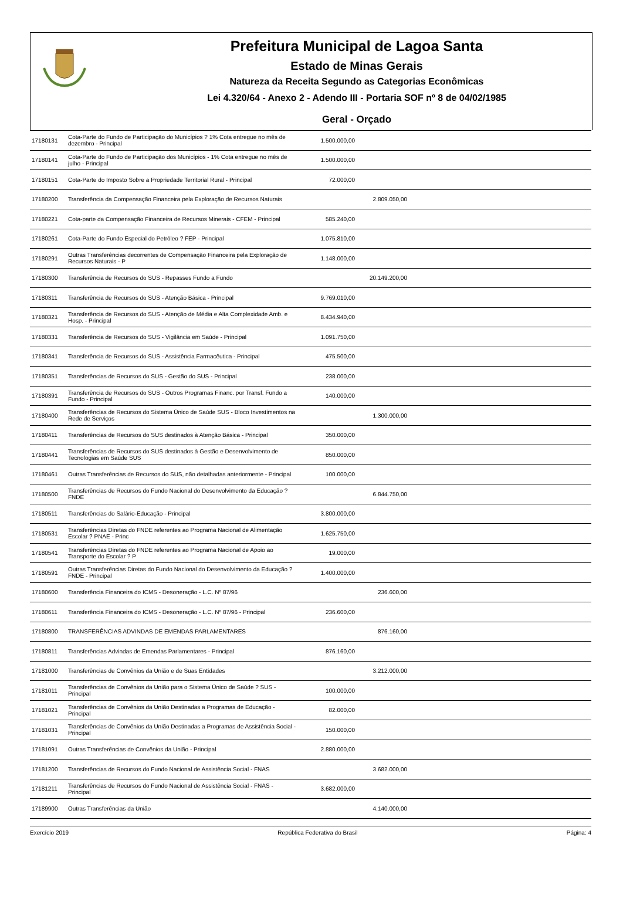Prefeitura Municipal de Lagoa Santa
Estado de Minas Gerais
Natureza da Receita Segundo as Categorias Econômicas
Lei 4.320/64 - Anexo 2 - Adendo III - Portaria SOF nº 8 de 04/02/1985
Geral - Orçado
| 17180131 | Cota-Parte do Fundo de Participação do Municípios ? 1% Cota entregue no mês de dezembro - Principal | 1.500.000,00 | | |
| 17180141 | Cota-Parte do Fundo de Participação dos Municípios - 1% Cota entregue no mês de julho - Principal | 1.500.000,00 | | |
| 17180151 | Cota-Parte do Imposto Sobre a Propriedade Territorial Rural - Principal | 72.000,00 | | |
| 17180200 | Transferência da Compensação Financeira pela Exploração de Recursos Naturais | | 2.809.050,00 | |
| 17180221 | Cota-parte da Compensação Financeira de Recursos Minerais - CFEM - Principal | 585.240,00 | | |
| 17180261 | Cota-Parte do Fundo Especial do Petróleo ? FEP - Principal | 1.075.810,00 | | |
| 17180291 | Outras Transferências decorrentes de Compensação Financeira pela Exploração de Recursos Naturais - P | 1.148.000,00 | | |
| 17180300 | Transferência de Recursos do SUS - Repasses Fundo a Fundo | | 20.149.200,00 | |
| 17180311 | Transferência de Recursos do SUS - Atenção Básica - Principal | 9.769.010,00 | | |
| 17180321 | Transferência de Recursos do SUS - Atenção de Média e Alta Complexidade Amb. e Hosp. - Principal | 8.434.940,00 | | |
| 17180331 | Transferência de Recursos do SUS - Vigilância em Saúde - Principal | 1.091.750,00 | | |
| 17180341 | Transferência de Recursos do SUS - Assistência Farmacêutica - Principal | 475.500,00 | | |
| 17180351 | Transferências de Recursos do SUS - Gestão do SUS - Principal | 238.000,00 | | |
| 17180391 | Transferência de Recursos do SUS - Outros Programas Financ. por Transf. Fundo a Fundo - Principal | 140.000,00 | | |
| 17180400 | Transferências de Recursos do Sistema Único de Saúde SUS - Bloco Investimentos na Rede de Serviços | | 1.300.000,00 | |
| 17180411 | Transferências de Recursos do SUS destinados à Atenção Básica - Principal | 350.000,00 | | |
| 17180441 | Transferências de Recursos do SUS destinados à Gestão e Desenvolvimento de Tecnologias em Saúde SUS | 850.000,00 | | |
| 17180461 | Outras Transferências de Recursos do SUS, não detalhadas anteriormente - Principal | 100.000,00 | | |
| 17180500 | Transferências de Recursos do Fundo Nacional do Desenvolvimento da Educação ? FNDE | | 6.844.750,00 | |
| 17180511 | Transferências do Salário-Educação - Principal | 3.800.000,00 | | |
| 17180531 | Transferências Diretas do FNDE referentes ao Programa Nacional de Alimentação Escolar ? PNAE - Princ | 1.625.750,00 | | |
| 17180541 | Transferências Diretas do FNDE referentes ao Programa Nacional de Apoio ao Transporte do Escolar ? P | 19.000,00 | | |
| 17180591 | Outras Transferências Diretas do Fundo Nacional do Desenvolvimento da Educação ? FNDE - Principal | 1.400.000,00 | | |
| 17180600 | Transferência Financeira do ICMS - Desoneração - L.C. Nº 87/96 | | 236.600,00 | |
| 17180611 | Transferência Financeira do ICMS - Desoneração - L.C. Nº 87/96 - Principal | 236.600,00 | | |
| 17180800 | TRANSFERÊNCIAS ADVINDAS DE EMENDAS PARLAMENTARES | | 876.160,00 | |
| 17180811 | Transferências Advindas de Emendas Parlamentares - Principal | 876.160,00 | | |
| 17181000 | Transferências de Convênios da União e de Suas Entidades | | 3.212.000,00 | |
| 17181011 | Transferências de Convênios da União para o Sistema Único de Saúde ? SUS - Principal | 100.000,00 | | |
| 17181021 | Transferências de Convênios da União Destinadas a Programas de Educação - Principal | 82.000,00 | | |
| 17181031 | Transferências de Convênios da União Destinadas a Programas de Assistência Social - Principal | 150.000,00 | | |
| 17181091 | Outras Transferências de Convênios da União - Principal | 2.880.000,00 | | |
| 17181200 | Transferências de Recursos do Fundo Nacional de Assistência Social - FNAS | | 3.682.000,00 | |
| 17181211 | Transferências de Recursos do Fundo Nacional de Assistência Social - FNAS - Principal | 3.682.000,00 | | |
| 17189900 | Outras Transferências da União | | 4.140.000,00 | |
Exercício 2019 República Federativa do Brasil Página: 4